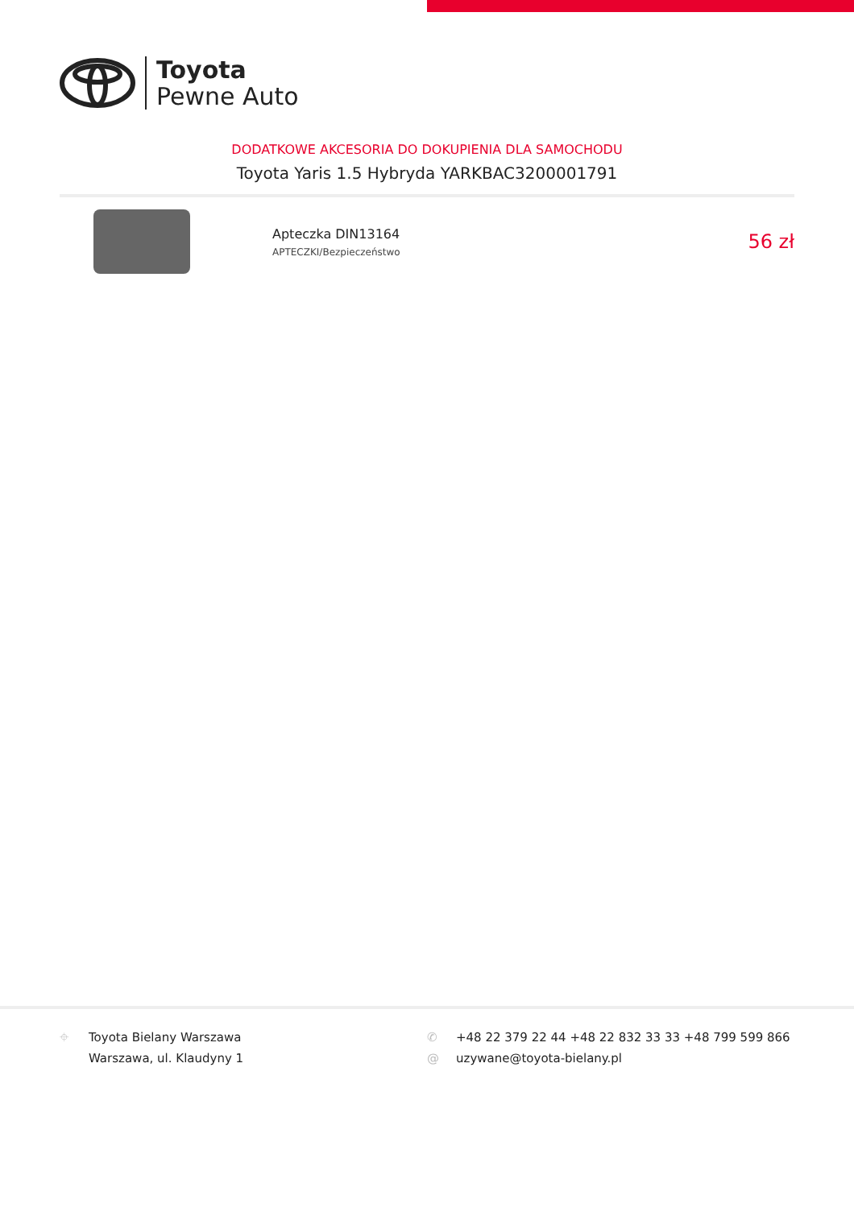Toyota
Pewne Auto
DODATKOWE AKCESORIA DO DOKUPIENIA DLA SAMOCHODU
Toyota Yaris 1.5 Hybryda YARKBAC3200001791
Apteczka DIN13164
APTECZKI/Bezpieczeństwo
56 zł
⌖ Toyota Bielany Warszawa
Warszawa, ul. Klaudyny 1
✆ +48 22 379 22 44 +48 22 832 33 33 +48 799 599 866
@ uzywane@toyota-bielany.pl